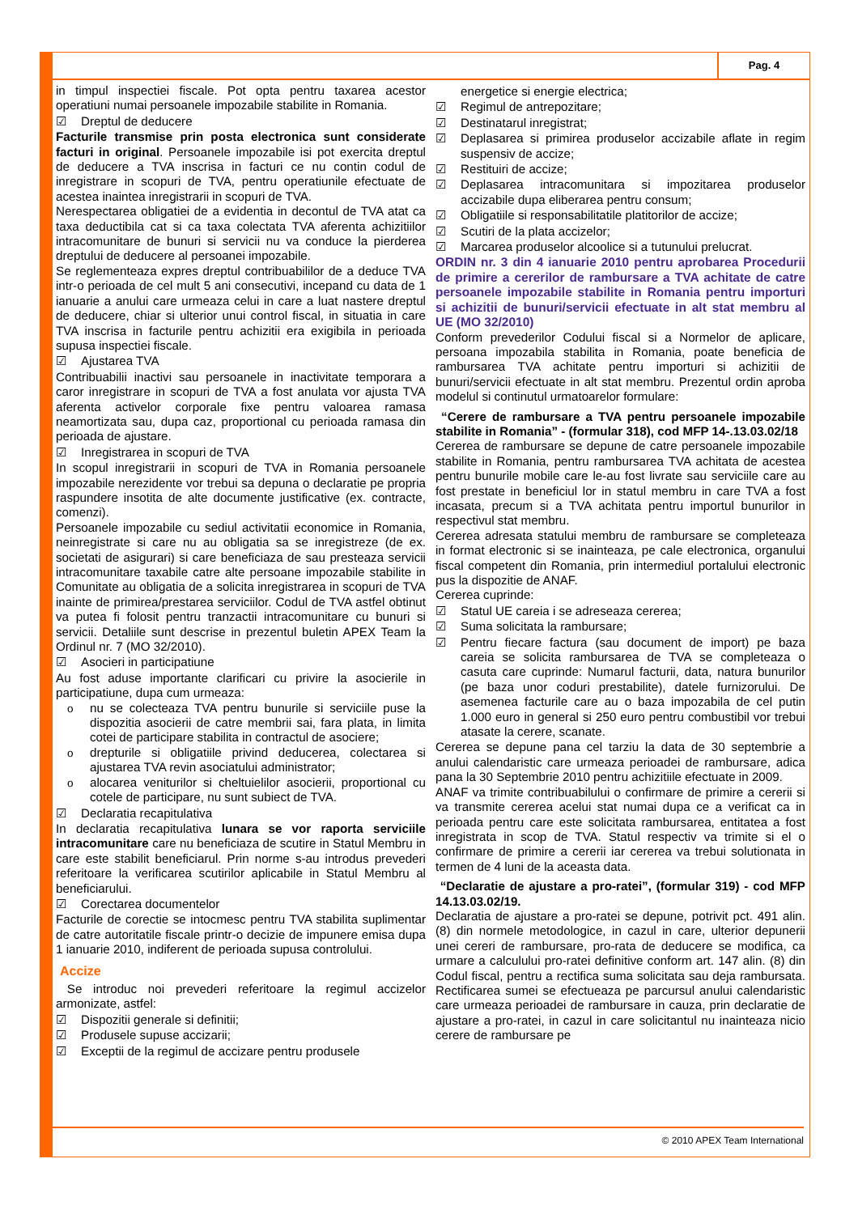Pag. 4
in timpul inspectiei fiscale. Pot opta pentru taxarea acestor operatiuni numai persoanele impozabile stabilite in Romania.
☑ Dreptul de deducere
Facturile transmise prin posta electronica sunt considerate facturi in original. Persoanele impozabile isi pot exercita dreptul de deducere a TVA inscrisa in facturi ce nu contin codul de inregistrare in scopuri de TVA, pentru operatiunile efectuate de acestea inaintea inregistrarii in scopuri de TVA.
Nerespectarea obligatiei de a evidentia in decontul de TVA atat ca taxa deductibila cat si ca taxa colectata TVA aferenta achizitiilor intracomunitare de bunuri si servicii nu va conduce la pierderea dreptului de deducere al persoanei impozabile.
Se reglementeaza expres dreptul contribuabililor de a deduce TVA intr-o perioada de cel mult 5 ani consecutivi, incepand cu data de 1 ianuarie a anului care urmeaza celui in care a luat nastere dreptul de deducere, chiar si ulterior unui control fiscal, in situatia in care TVA inscrisa in facturile pentru achizitii era exigibila in perioada supusa inspectiei fiscale.
☑ Ajustarea TVA
Contribuabilii inactivi sau persoanele in inactivitate temporara a caror inregistrare in scopuri de TVA a fost anulata vor ajusta TVA aferenta activelor corporale fixe pentru valoarea ramasa neamortizata sau, dupa caz, proportional cu perioada ramasa din perioada de ajustare.
☑ Inregistrarea in scopuri de TVA
In scopul inregistrarii in scopuri de TVA in Romania persoanele impozabile nerezidente vor trebui sa depuna o declaratie pe propria raspundere insotita de alte documente justificative (ex. contracte, comenzi).
Persoanele impozabile cu sediul activitatii economice in Romania, neinregistrate si care nu au obligatia sa se inregistreze (de ex. societati de asigurari) si care beneficiaza de sau presteaza servicii intracomunitare taxabile catre alte persoane impozabile stabilite in Comunitate au obligatia de a solicita inregistrarea in scopuri de TVA inainte de primirea/prestarea serviciilor. Codul de TVA astfel obtinut va putea fi folosit pentru tranzactii intracomunitare cu bunuri si servicii. Detaliile sunt descrise in prezentul buletin APEX Team la Ordinul nr. 7 (MO 32/2010).
☑ Asocieri in participatiune
Au fost aduse importante clarificari cu privire la asocierile in participatiune, dupa cum urmeaza:
o nu se colecteaza TVA pentru bunurile si serviciile puse la dispozitia asocierii de catre membrii sai, fara plata, in limita cotei de participare stabilita in contractul de asociere;
o drepturile si obligatiile privind deducerea, colectarea si ajustarea TVA revin asociatului administrator;
o alocarea veniturilor si cheltuielilor asocierii, proportional cu cotele de participare, nu sunt subiect de TVA.
☑ Declaratia recapitulativa
In declaratia recapitulativa lunara se vor raporta serviciile intracomunitare care nu beneficiaza de scutire in Statul Membru in care este stabilit beneficiarul. Prin norme s-au introdus prevederi referitoare la verificarea scutirilor aplicabile in Statul Membru al beneficiarului.
☑ Corectarea documentelor
Facturile de corectie se intocmesc pentru TVA stabilita suplimentar de catre autoritatile fiscale printr-o decizie de impunere emisa dupa 1 ianuarie 2010, indiferent de perioada supusa controlului.
Accize
Se introduc noi prevederi referitoare la regimul accizelor armonizate, astfel:
☑ Dispozitii generale si definitii;
☑ Produsele supuse accizarii;
☑ Exceptii de la regimul de accizare pentru produsele
energetice si energie electrica;
☑ Regimul de antrepozitare;
☑ Destinatarul inregistrat;
☑ Deplasarea si primirea produselor accizabile aflate in regim suspensiv de accize;
☑ Restituiri de accize;
☑ Deplasarea intracomunitara si impozitarea produselor accizabile dupa eliberarea pentru consum;
☑ Obligatiile si responsabilitatile platitorilor de accize;
☑ Scutiri de la plata accizelor;
☑ Marcarea produselor alcoolice si a tutunului prelucrat.
ORDIN nr. 3 din 4 ianuarie 2010 pentru aprobarea Procedurii de primire a cererilor de rambursare a TVA achitate de catre persoanele impozabile stabilite in Romania pentru importuri si achizitii de bunuri/servicii efectuate in alt stat membru al UE (MO 32/2010)
Conform prevederilor Codului fiscal si a Normelor de aplicare, persoana impozabila stabilita in Romania, poate beneficia de rambursarea TVA achitate pentru importuri si achizitii de bunuri/servicii efectuate in alt stat membru. Prezentul ordin aproba modelul si continutul urmatoarelor formulare:
“Cerere de rambursare a TVA pentru persoanele impozabile stabilite in Romania” - (formular 318), cod MFP 14-.13.03.02/18
Cererea de rambursare se depune de catre persoanele impozabile stabilite in Romania, pentru rambursarea TVA achitata de acestea pentru bunurile mobile care le-au fost livrate sau serviciile care au fost prestate in beneficiul lor in statul membru in care TVA a fost incasata, precum si a TVA achitata pentru importul bunurilor in respectivul stat membru.
Cererea adresata statului membru de rambursare se completeaza in format electronic si se inainteaza, pe cale electronica, organului fiscal competent din Romania, prin intermediul portalului electronic pus la dispozitie de ANAF.
Cererea cuprinde:
☑ Statul UE careia i se adreseaza cererea;
☑ Suma solicitata la rambursare;
☑ Pentru fiecare factura (sau document de import) pe baza careia se solicita rambursarea de TVA se completeaza o casuta care cuprinde: Numarul facturii, data, natura bunurilor (pe baza unor coduri prestabilite), datele furnizorului. De asemenea facturile care au o baza impozabila de cel putin 1.000 euro in general si 250 euro pentru combustibil vor trebui atasate la cerere, scanate.
Cererea se depune pana cel tarziu la data de 30 septembrie a anului calendaristic care urmeaza perioadei de rambursare, adica pana la 30 Septembrie 2010 pentru achizitiile efectuate in 2009.
ANAF va trimite contribuabilului o confirmare de primire a cererii si va transmite cererea acelui stat numai dupa ce a verificat ca in perioada pentru care este solicitata rambursarea, entitatea a fost inregistrata in scop de TVA. Statul respectiv va trimite si el o confirmare de primire a cererii iar cererea va trebui solutionata in termen de 4 luni de la aceasta data.
“Declaratie de ajustare a pro-ratei”, (formular 319) - cod MFP 14.13.03.02/19.
Declaratia de ajustare a pro-ratei se depune, potrivit pct. 491 alin. (8) din normele metodologice, in cazul in care, ulterior depunerii unei cereri de rambursare, pro-rata de deducere se modifica, ca urmare a calculului pro-ratei definitive conform art. 147 alin. (8) din Codul fiscal, pentru a rectifica suma solicitata sau deja rambursata. Rectificarea sumei se efectueaza pe parcursul anului calendaristic care urmeaza perioadei de rambursare in cauza, prin declaratie de ajustare a pro-ratei, in cazul in care solicitantul nu inainteaza nicio cerere de rambursare pe
© 2010 APEX Team International